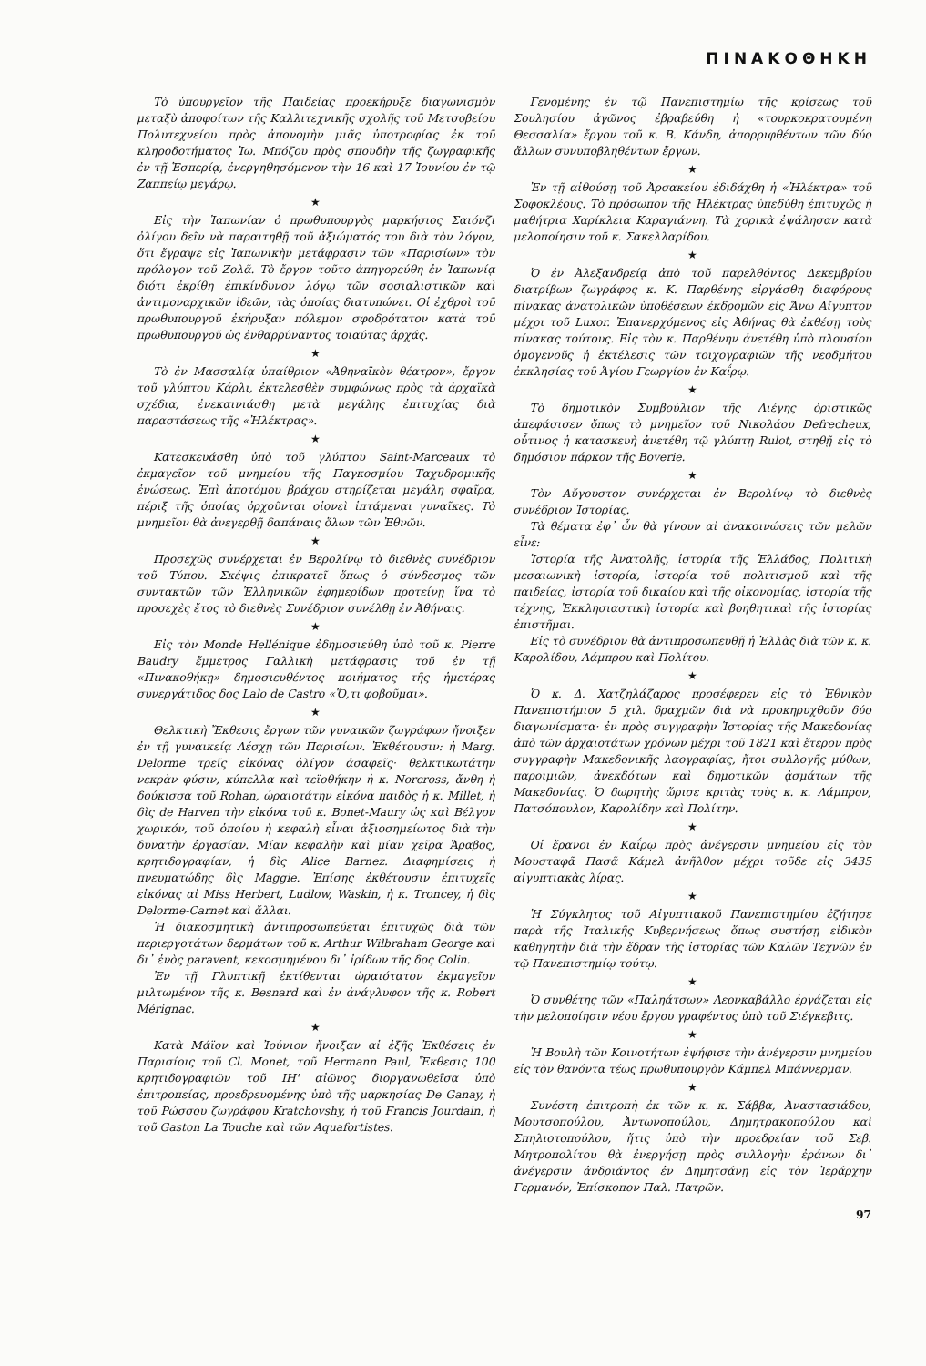ΠΙΝΑΚΟΘΗΚΗ
Τὸ ὑπουργεῖον τῆς Παιδείας προεκήρυξε διαγωνισμὸν μεταξὺ ἀποφοίτων τῆς Καλλιτεχνικῆς σχολῆς τοῦ Μετσοβείου Πολυτεχνείου πρὸς ἀπονομὴν μιᾶς ὑποτροφίας ἐκ τοῦ κληροδοτήματος Ἰω. Μπόζου πρὸς σπουδὴν τῆς ζωγραφικῆς ἐν τῇ Ἑσπερίᾳ, ἐνεργηθησόμενον τὴν 16 καὶ 17 Ἰουνίου ἐν τῷ Ζαππείῳ μεγάρῳ.
★
Εἰς τὴν Ἰαπωνίαν ὁ πρωθυπουργὸς μαρκήσιος Σαιόνζι ὀλίγου δεῖν νὰ παραιτηθῇ τοῦ ἀξιώματός του διὰ τὸν λόγον, ὅτι ἔγραψε εἰς Ἰαπωνικὴν μετάφρασιν τῶν «Παρισίων» τὸν πρόλογον τοῦ Ζολᾶ. Τὸ ἔργον τοῦτο ἀπηγορεύθη ἐν Ἰαπωνίᾳ διότι ἐκρίθη ἐπικίνδυνον λόγῳ τῶν σοσιαλιστικῶν καὶ ἀντιμοναρχικῶν ἰδεῶν, τὰς ὁποίας διατυπώνει. Οἱ ἐχθροὶ τοῦ πρωθυπουργοῦ ἐκήρυξαν πόλεμον σφοδρότατον κατὰ τοῦ πρωθυπουργοῦ ὡς ἐνθαρρύναντος τοιαύτας ἀρχάς.
★
Τὸ ἐν Μασσαλίᾳ ὑπαίθριον «Ἀθηναϊκὸν θέατρον», ἔργον τοῦ γλύπτου Κάρλι, ἐκτελεσθὲν συμφώνως πρὸς τὰ ἀρχαϊκὰ σχέδια, ἐνεκαινιάσθη μετὰ μεγάλης ἐπιτυχίας διὰ παραστάσεως τῆς «Ἠλέκτρας».
★
Κατεσκευάσθη ὑπὸ τοῦ γλύπτου Saint-Marceaux τὸ ἐκμαγεῖον τοῦ μνημείου τῆς Παγκοσμίου Ταχυδρομικῆς ἑνώσεως. Ἐπὶ ἀποτόμου βράχου στηρίζεται μεγάλη σφαῖρα, πέριξ τῆς ὁποίας ὀρχοῦνται οἱονεὶ ἱπτάμεναι γυναῖκες. Τὸ μνημεῖον θὰ ἀνεγερθῇ δαπάναις ὅλων τῶν Ἐθνῶν.
★
Προσεχῶς συνέρχεται ἐν Βερολίνῳ τὸ διεθνὲς συνέδριον τοῦ Τύπου. Σκέψις ἐπικρατεῖ ὅπως ὁ σύνδεσμος τῶν συντακτῶν τῶν Ἑλληνικῶν ἐφημερίδων προτείνῃ ἵνα τὸ προσεχὲς ἔτος τὸ διεθνὲς Συνέδριον συνέλθῃ ἐν Ἀθήναις.
★
Εἰς τὸν Monde Hellénique ἐδημοσιεύθη ὑπὸ τοῦ κ. Pierre Baudry ἔμμετρος Γαλλικὴ μετάφρασις τοῦ ἐν τῇ «Πινακοθήκῃ» δημοσιευθέντος ποιήματος τῆς ἡμετέρας συνεργάτιδος δος Lalo de Castro «Ὅ,τι φοβοῦμαι».
★
Θελκτικὴ Ἔκθεσις ἔργων τῶν γυναικῶν ζωγράφων ἤνοιξεν ἐν τῇ γυναικείᾳ Λέσχῃ τῶν Παρισίων. Ἐκθέτουσιν: ἡ Marg. Delorme τρεῖς εἰκόνας ὀλίγον ἀσαφεῖς· θελκτικωτάτην νεκρὰν φύσιν, κύπελλα καὶ τεϊοθήκην ἡ κ. Norcross, ἄνθη ἡ δούκισσα τοῦ Rohan, ὡραιοτάτην εἰκόνα παιδὸς ἡ κ. Millet, ἡ δὶς de Harven τὴν εἰκόνα τοῦ κ. Bonet-Maury ὡς καὶ Βέλγον χωρικόν, τοῦ ὁποίου ἡ κεφαλὴ εἶναι ἀξιοσημείωτος διὰ τὴν δυνατὴν ἐργασίαν. Μίαν κεφαλὴν καὶ μίαν χεῖρα Ἄραβος, κρητιδογραφίαν, ἡ δὶς Alice Barnez. Διαφημίσεις ἡ πνευματώδης δὶς Maggie. Ἐπίσης ἐκθέτουσιν ἐπιτυχεῖς εἰκόνας αἱ Miss Herbert, Ludlow, Waskin, ἡ κ. Troncey, ἡ δὶς Delorme-Carnet καὶ ἄλλαι.
Ἡ διακοσμητικὴ ἀντιπροσωπεύεται ἐπιτυχῶς διὰ τῶν περιεργοτάτων δερμάτων τοῦ κ. Arthur Wilbraham George καὶ δι᾽ ἑνὸς paravent, κεκοσμημένου δι᾽ ἰρίδων τῆς δος Colin.
Ἐν τῇ Γλυπτικῇ ἐκτίθενται ὡραιότατον ἐκμαγεῖον μιλτωμένον τῆς κ. Besnard καὶ ἐν ἀνάγλυφον τῆς κ. Robert Mérignac.
★
Κατὰ Μάϊον καὶ Ἰούνιον ἤνοιξαν αἱ ἑξῆς Ἐκθέσεις ἐν Παρισίοις τοῦ Cl. Monet, τοῦ Hermann Paul, Ἔκθεσις 100 κρητιδογραφιῶν τοῦ ΙΗ' αἰῶνος διοργανωθεῖσα ὑπὸ ἐπιτροπείας, προεδρευομένης ὑπὸ τῆς μαρκησίας De Ganay, ἡ τοῦ Ρώσσου ζωγράφου Kratchovshy, ἡ τοῦ Francis Jourdain, ἡ τοῦ Gaston La Touche καὶ τῶν Aquafortistes.
Γενομένης ἐν τῷ Πανεπιστημίῳ τῆς κρίσεως τοῦ Σουλησίου ἀγῶνος ἐβραβεύθη ἡ «τουρκοκρατουμένη Θεσσαλία» ἔργον τοῦ κ. Β. Κάνδη, ἀπορριφθέντων τῶν δύο ἄλλων συνυποβληθέντων ἔργων.
★
Ἐν τῇ αἰθούσῃ τοῦ Ἀρσακείου ἐδιδάχθη ἡ «Ἠλέκτρα» τοῦ Σοφοκλέους. Τὸ πρόσωπον τῆς Ἠλέκτρας ὑπεδύθη ἐπιτυχῶς ἡ μαθήτρια Χαρίκλεια Καραγιάννη. Τὰ χορικὰ ἐψάλησαν κατὰ μελοποίησιν τοῦ κ. Σακελλαρίδου.
★
Ὁ ἐν Ἀλεξανδρείᾳ ἀπὸ τοῦ παρελθόντος Δεκεμβρίου διατρίβων ζωγράφος κ. Κ. Παρθένης εἰργάσθη διαφόρους πίνακας ἀνατολικῶν ὑποθέσεων ἐκδρομῶν εἰς Ἄνω Αἴγυπτον μέχρι τοῦ Luxor. Ἐπανερχόμενος εἰς Ἀθήνας θὰ ἐκθέσῃ τοὺς πίνακας τούτους. Εἰς τὸν κ. Παρθένην ἀνετέθη ὑπὸ πλουσίου ὁμογενοῦς ἡ ἐκτέλεσις τῶν τοιχογραφιῶν τῆς νεοδμήτου ἐκκλησίας τοῦ Ἁγίου Γεωργίου ἐν Καΐρῳ.
★
Τὸ δημοτικὸν Συμβούλιον τῆς Λιέγης ὁριστικῶς ἀπεφάσισεν ὅπως τὸ μνημεῖον τοῦ Νικολάου Defrecheux, οὗτινος ἡ κατασκευὴ ἀνετέθη τῷ γλύπτῃ Rulot, στηθῇ εἰς τὸ δημόσιον πάρκον τῆς Boverie.
★
Τὸν Αὔγουστον συνέρχεται ἐν Βερολίνῳ τὸ διεθνὲς συνέδριον Ἱστορίας.
Τὰ θέματα ἐφ᾽ ὧν θὰ γίνουν αἱ ἀνακοινώσεις τῶν μελῶν εἶνε:
Ἱστορία τῆς Ἀνατολῆς, ἱστορία τῆς Ἑλλάδος, Πολιτικὴ μεσαιωνικὴ ἱστορία, ἱστορία τοῦ πολιτισμοῦ καὶ τῆς παιδείας, ἱστορία τοῦ δικαίου καὶ τῆς οἰκονομίας, ἱστορία τῆς τέχνης, Ἐκκλησιαστικὴ ἱστορία καὶ βοηθητικαὶ τῆς ἱστορίας ἐπιστῆμαι.
Εἰς τὸ συνέδριον θὰ ἀντιπροσωπευθῇ ἡ Ἑλλὰς διὰ τῶν κ. κ. Καρολίδου, Λάμπρου καὶ Πολίτου.
★
Ὁ κ. Δ. Χατζηλάζαρος προσέφερεν εἰς τὸ Ἐθνικὸν Πανεπιστήμιον 5 χιλ. δραχμῶν διὰ νὰ προκηρυχθοῦν δύο διαγωνίσματα· ἐν πρὸς συγγραφὴν Ἱστορίας τῆς Μακεδονίας ἀπὸ τῶν ἀρχαιοτάτων χρόνων μέχρι τοῦ 1821 καὶ ἕτερον πρὸς συγγραφὴν Μακεδονικῆς λαογραφίας, ἤτοι συλλογῆς μύθων, παροιμιῶν, ἀνεκδότων καὶ δημοτικῶν ᾀσμάτων τῆς Μακεδονίας. Ὁ δωρητὴς ὥρισε κριτὰς τοὺς κ. κ. Λάμπρον, Πατσόπουλον, Καρολίδην καὶ Πολίτην.
★
Οἱ ἔρανοι ἐν Καΐρῳ πρὸς ἀνέγερσιν μνημείου εἰς τὸν Μουσταφᾶ Πασᾶ Κάμελ ἀνῆλθον μέχρι τοῦδε εἰς 3435 αἰγυπτιακὰς λίρας.
★
Ἡ Σύγκλητος τοῦ Αἰγυπτιακοῦ Πανεπιστημίου ἐζήτησε παρὰ τῆς Ἰταλικῆς Κυβερνήσεως ὅπως συστήσῃ εἰδικὸν καθηγητὴν διὰ τὴν ἕδραν τῆς ἱστορίας τῶν Καλῶν Τεχνῶν ἐν τῷ Πανεπιστημίῳ τούτῳ.
★
Ὁ συνθέτης τῶν «Παληάτσων» Λεονκαβάλλο ἐργάζεται εἰς τὴν μελοποίησιν νέου ἔργου γραφέντος ὑπὸ τοῦ Σιέγκεβιτς.
★
Ἡ Βουλὴ τῶν Κοινοτήτων ἐψήφισε τὴν ἀνέγερσιν μνημείου εἰς τὸν θανόντα τέως πρωθυπουργὸν Κάμπελ Μπάννερμαν.
★
Συνέστη ἐπιτροπὴ ἐκ τῶν κ. κ. Σάββα, Ἀναστασιάδου, Μουτσοπούλου, Ἀντωνοπούλου, Δημητρακοπούλου καὶ Σπηλιοτοπούλου, ἥτις ὑπὸ τὴν προεδρείαν τοῦ Σεβ. Μητροπολίτου θὰ ἐνεργήσῃ πρὸς συλλογὴν ἐράνων δι᾽ ἀνέγερσιν ἀνδριάντος ἐν Δημητσάνῃ εἰς τὸν Ἱεράρχην Γερμανόν, Ἐπίσκοπον Παλ. Πατρῶν.
97